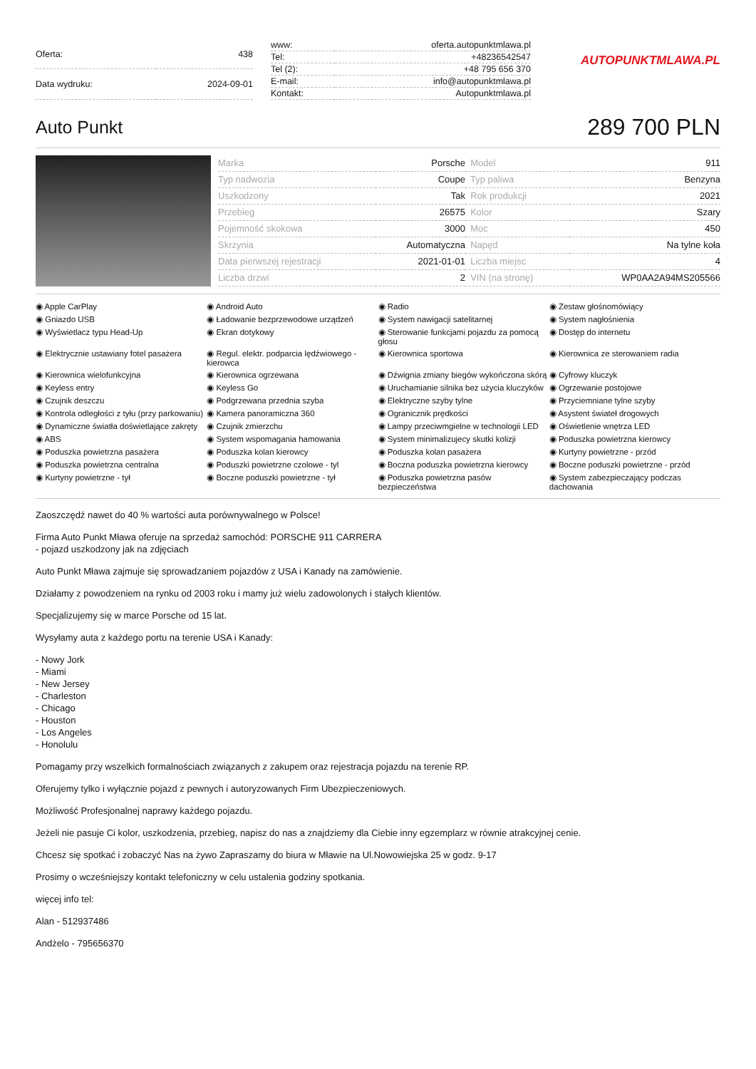| Oferta: | 438 |
| Data wydruku: | 2024-09-01 |
| www: | oferta.autopunktmlawa.pl |
| Tel: | +48236542547 |
| Tel (2): | +48 795 656 370 |
| E-mail: | info@autopunktmlawa.pl |
| Kontakt: | Autopunktmlawa.pl |
AUTOPUNKTMLAWA.PL
Auto Punkt
289 700 PLN
| Marka | Porsche | Model | 911 |
| Typ nadwozia | Coupe | Typ paliwa | Benzyna |
| Uszkodzony | Tak | Rok produkcji | 2021 |
| Przebieg | 26575 | Kolor | Szary |
| Pojemność skokowa | 3000 | Moc | 450 |
| Skrzynia | Automatyczna | Napęd | Na tylne koła |
| Data pierwszej rejestracji | 2021-01-01 | Liczba miejsc | 4 |
| Liczba drzwi | 2 | VIN (na stronę) | WP0AA2A94MS205566 |
◉ Apple CarPlay
◉ Android Auto
◉ Radio
◉ Zestaw głośnomówiący
◉ Gniazdo USB
◉ Ładowanie bezprzewodowe urządzeń
◉ System nawigacji satelitarnej
◉ System nagłośnienia
◉ Wyświetlacz typu Head-Up
◉ Ekran dotykowy
◉ Sterowanie funkcjami pojazdu za pomocą głosu
◉ Dostęp do internetu
◉ Elektrycznie ustawiany fotel pasażera
◉ Regul. elektr. podparcia lędźwiowego - kierowca
◉ Kierownica sportowa
◉ Kierownica ze sterowaniem radia
◉ Kierownica wielofunkcyjna
◉ Kierownica ogrzewana
◉ Dźwignia zmiany biegów wykończona skórą
◉ Cyfrowy kluczyk
◉ Keyless entry
◉ Keyless Go
◉ Uruchamianie silnika bez użycia kluczyków
◉ Ogrzewanie postojowe
◉ Czujnik deszczu
◉ Podgrzewana przednia szyba
◉ Elektryczne szyby tylne
◉ Przyciemniane tylne szyby
◉ Kontrola odległości z tyłu (przy parkowaniu)
◉ Kamera panoramiczna 360
◉ Ogranicznik prędkości
◉ Asystent świateł drogowych
◉ Dynamiczne światła doświetlające zakręty
◉ Czujnik zmierzchu
◉ Lampy przeciwmgielne w technologii LED
◉ Oświetlenie wnętrza LED
◉ ABS
◉ System wspomagania hamowania
◉ System minimalizujecy skutki kolizji
◉ Poduszka powietrzna kierowcy
◉ Poduszka powietrzna pasażera
◉ Poduszka kolan kierowcy
◉ Poduszka kolan pasażera
◉ Kurtyny powietrzne - przód
◉ Poduszka powietrzna centralna
◉ Poduszki powietrzne czolowe - tyl
◉ Boczna poduszka powietrzna kierowcy
◉ Boczne poduszki powietrzne - przód
◉ Kurtyny powietrzne - tył
◉ Boczne poduszki powietrzne - tył
◉ Poduszka powietrzna pasów bezpieczeństwa
◉ System zabezpieczający podczas dachowania
Zaoszczędź nawet do 40 % wartości auta porównywalnego w Polsce!
Firma Auto Punkt Mława oferuje na sprzedaż samochód: PORSCHE 911 CARRERA
- pojazd uszkodzony jak na zdjęciach
Auto Punkt Mława zajmuje się sprowadzaniem pojazdów z USA i Kanady na zamówienie.
Działamy z powodzeniem na rynku od 2003 roku i mamy już wielu zadowolonych i stałych klientów.
Specjalizujemy się w marce Porsche od 15 lat.
Wysyłamy auta z każdego portu na terenie USA i Kanady:
- Nowy Jork
- Miami
- New Jersey
- Charleston
- Chicago
- Houston
- Los Angeles
- Honolulu
Pomagamy przy wszelkich formalnościach związanych z zakupem oraz rejestracja pojazdu na terenie RP.
Oferujemy tylko i wyłącznie pojazd z pewnych i autoryzowanych Firm Ubezpieczeniowych.
Możliwość Profesjonalnej naprawy każdego pojazdu.
Jeżeli nie pasuje Ci kolor, uszkodzenia, przebieg, napisz do nas a znajdziemy dla Ciebie inny egzemplarz w równie atrakcyjnej cenie.
Chcesz się spotkać i zobaczyć Nas na żywo Zapraszamy do biura w Mławie na Ul.Nowowiejska 25 w godz. 9-17
Prosimy o wcześniejszy kontakt telefoniczny w celu ustalenia godziny spotkania.
więcej info tel:
Alan - 512937486
Andżelo - 795656370